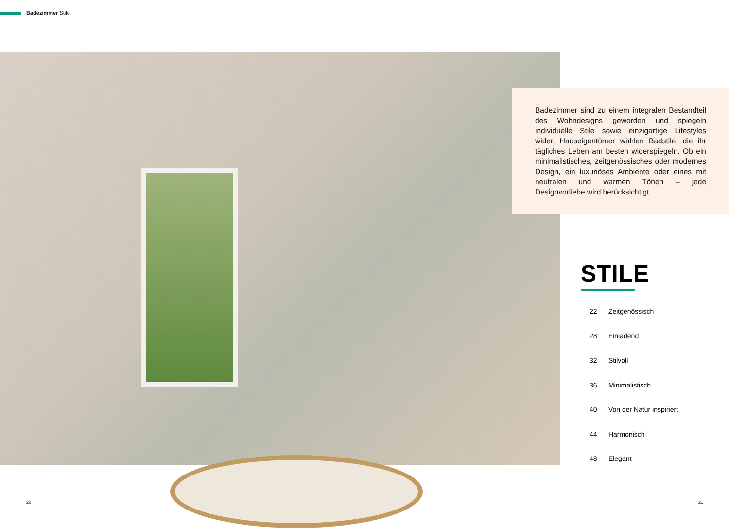Badezimmer Stile
Badezimmer sind zu einem integralen Bestandteil des Wohndesigns geworden und spiegeln individuelle Stile sowie einzigartige Lifestyles wider. Hauseigentümer wählen Badstile, die ihr tägliches Leben am besten widerspiegeln. Ob ein minimalistisches, zeitgenössisches oder modernes Design, ein luxuriöses Ambiente oder eines mit neutralen und warmen Tönen – jede Designvorliebe wird berücksichtigt.
STILE
22 Zeitgenössisch
28 Einladend
32 Stilvoll
36 Minimalistisch
40 Von der Natur inspiriert
44 Harmonisch
48 Elegant
20 21